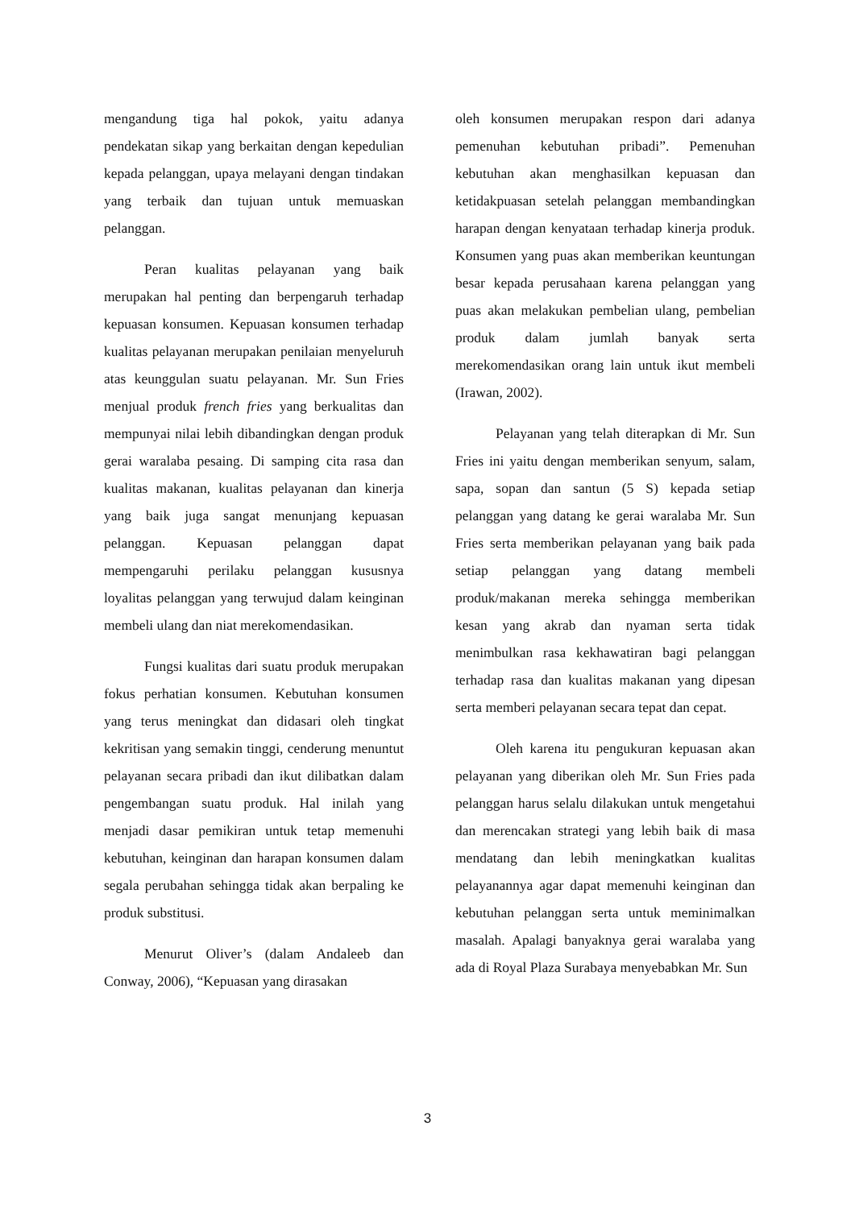mengandung tiga hal pokok, yaitu adanya pendekatan sikap yang berkaitan dengan kepedulian kepada pelanggan, upaya melayani dengan tindakan yang terbaik dan tujuan untuk memuaskan pelanggan.
Peran kualitas pelayanan yang baik merupakan hal penting dan berpengaruh terhadap kepuasan konsumen. Kepuasan konsumen terhadap kualitas pelayanan merupakan penilaian menyeluruh atas keunggulan suatu pelayanan. Mr. Sun Fries menjual produk french fries yang berkualitas dan mempunyai nilai lebih dibandingkan dengan produk gerai waralaba pesaing. Di samping cita rasa dan kualitas makanan, kualitas pelayanan dan kinerja yang baik juga sangat menunjang kepuasan pelanggan. Kepuasan pelanggan dapat mempengaruhi perilaku pelanggan kususnya loyalitas pelanggan yang terwujud dalam keinginan membeli ulang dan niat merekomendasikan.
Fungsi kualitas dari suatu produk merupakan fokus perhatian konsumen. Kebutuhan konsumen yang terus meningkat dan didasari oleh tingkat kekritisan yang semakin tinggi, cenderung menuntut pelayanan secara pribadi dan ikut dilibatkan dalam pengembangan suatu produk. Hal inilah yang menjadi dasar pemikiran untuk tetap memenuhi kebutuhan, keinginan dan harapan konsumen dalam segala perubahan sehingga tidak akan berpaling ke produk substitusi.
Menurut Oliver’s (dalam Andaleeb dan Conway, 2006), “Kepuasan yang dirasakan
oleh konsumen merupakan respon dari adanya pemenuhan kebutuhan pribadi”. Pemenuhan kebutuhan akan menghasilkan kepuasan dan ketidakpuasan setelah pelanggan membandingkan harapan dengan kenyataan terhadap kinerja produk. Konsumen yang puas akan memberikan keuntungan besar kepada perusahaan karena pelanggan yang puas akan melakukan pembelian ulang, pembelian produk dalam jumlah banyak serta merekomendasikan orang lain untuk ikut membeli (Irawan, 2002).
Pelayanan yang telah diterapkan di Mr. Sun Fries ini yaitu dengan memberikan senyum, salam, sapa, sopan dan santun (5 S) kepada setiap pelanggan yang datang ke gerai waralaba Mr. Sun Fries serta memberikan pelayanan yang baik pada setiap pelanggan yang datang membeli produk/makanan mereka sehingga memberikan kesan yang akrab dan nyaman serta tidak menimbulkan rasa kekhawatiran bagi pelanggan terhadap rasa dan kualitas makanan yang dipesan serta memberi pelayanan secara tepat dan cepat.
Oleh karena itu pengukuran kepuasan akan pelayanan yang diberikan oleh Mr. Sun Fries pada pelanggan harus selalu dilakukan untuk mengetahui dan merencakan strategi yang lebih baik di masa mendatang dan lebih meningkatkan kualitas pelayanannya agar dapat memenuhi keinginan dan kebutuhan pelanggan serta untuk meminimalkan masalah. Apalagi banyaknya gerai waralaba yang ada di Royal Plaza Surabaya menyebabkan Mr. Sun
3